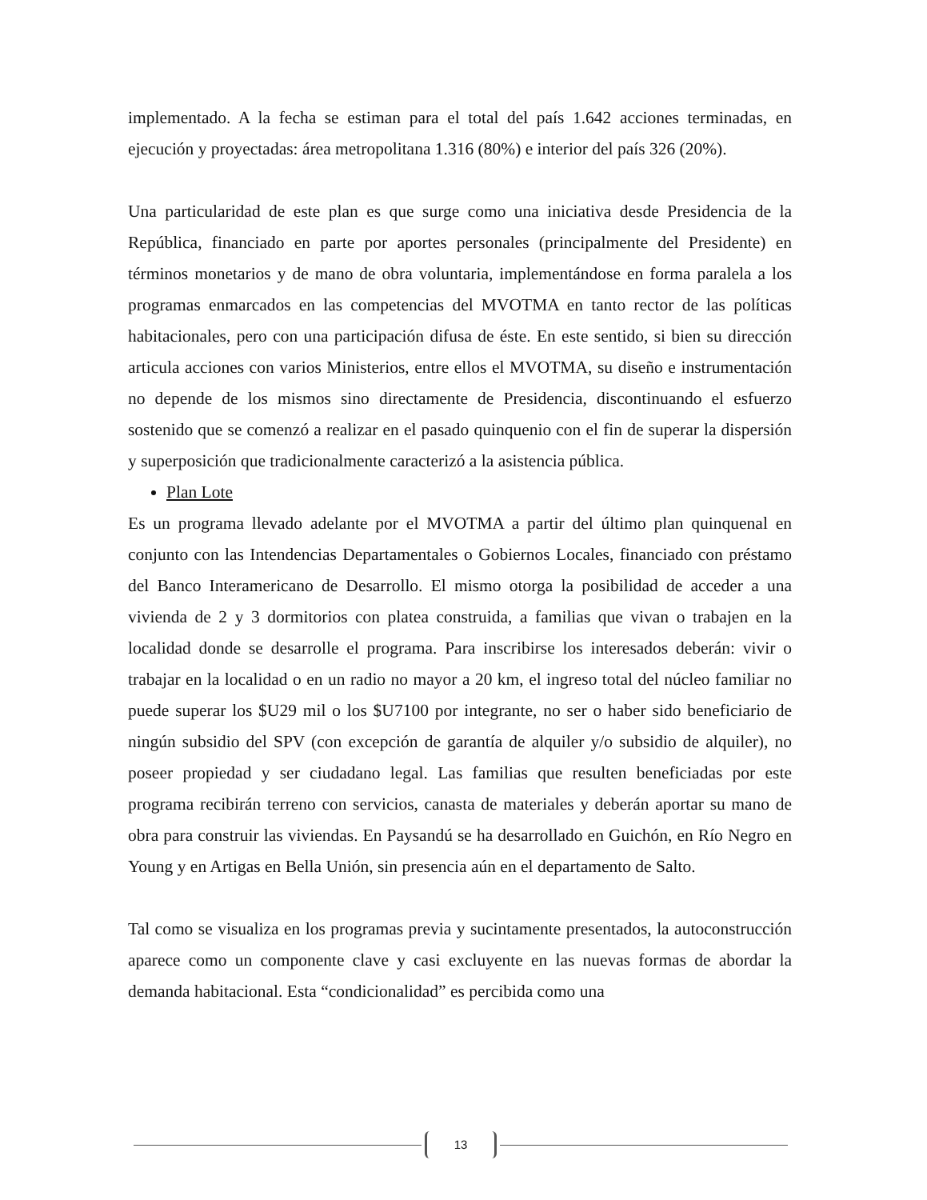implementado. A la fecha se estiman para el total del país 1.642 acciones terminadas, en ejecución y proyectadas: área metropolitana 1.316 (80%) e interior del país 326 (20%).
Una particularidad de este plan es que surge como una iniciativa desde Presidencia de la República, financiado en parte por aportes personales (principalmente del Presidente) en términos monetarios y de mano de obra voluntaria, implementándose en forma paralela a los programas enmarcados en las competencias del MVOTMA en tanto rector de las políticas habitacionales, pero con una participación difusa de éste. En este sentido, si bien su dirección articula acciones con varios Ministerios, entre ellos el MVOTMA, su diseño e instrumentación no depende de los mismos sino directamente de Presidencia, discontinuando el esfuerzo sostenido que se comenzó a realizar en el pasado quinquenio con el fin de superar la dispersión y superposición que tradicionalmente caracterizó a la asistencia pública.
Plan Lote
Es un programa llevado adelante por el MVOTMA a partir del último plan quinquenal en conjunto con las Intendencias Departamentales o Gobiernos Locales, financiado con préstamo del Banco Interamericano de Desarrollo. El mismo otorga la posibilidad de acceder a una vivienda de 2 y 3 dormitorios con platea construida, a familias que vivan o trabajen en la localidad donde se desarrolle el programa. Para inscribirse los interesados deberán: vivir o trabajar en la localidad o en un radio no mayor a 20 km, el ingreso total del núcleo familiar no puede superar los $U29 mil o los $U7100 por integrante, no ser o haber sido beneficiario de ningún subsidio del SPV (con excepción de garantía de alquiler y/o subsidio de alquiler), no poseer propiedad y ser ciudadano legal. Las familias que resulten beneficiadas por este programa recibirán terreno con servicios, canasta de materiales y deberán aportar su mano de obra para construir las viviendas. En Paysandú se ha desarrollado en Guichón, en Río Negro en Young y en Artigas en Bella Unión, sin presencia aún en el departamento de Salto.
Tal como se visualiza en los programas previa y sucintamente presentados, la autoconstrucción aparece como un componente clave y casi excluyente en las nuevas formas de abordar la demanda habitacional. Esta “condicionalidad” es percibida como una
13